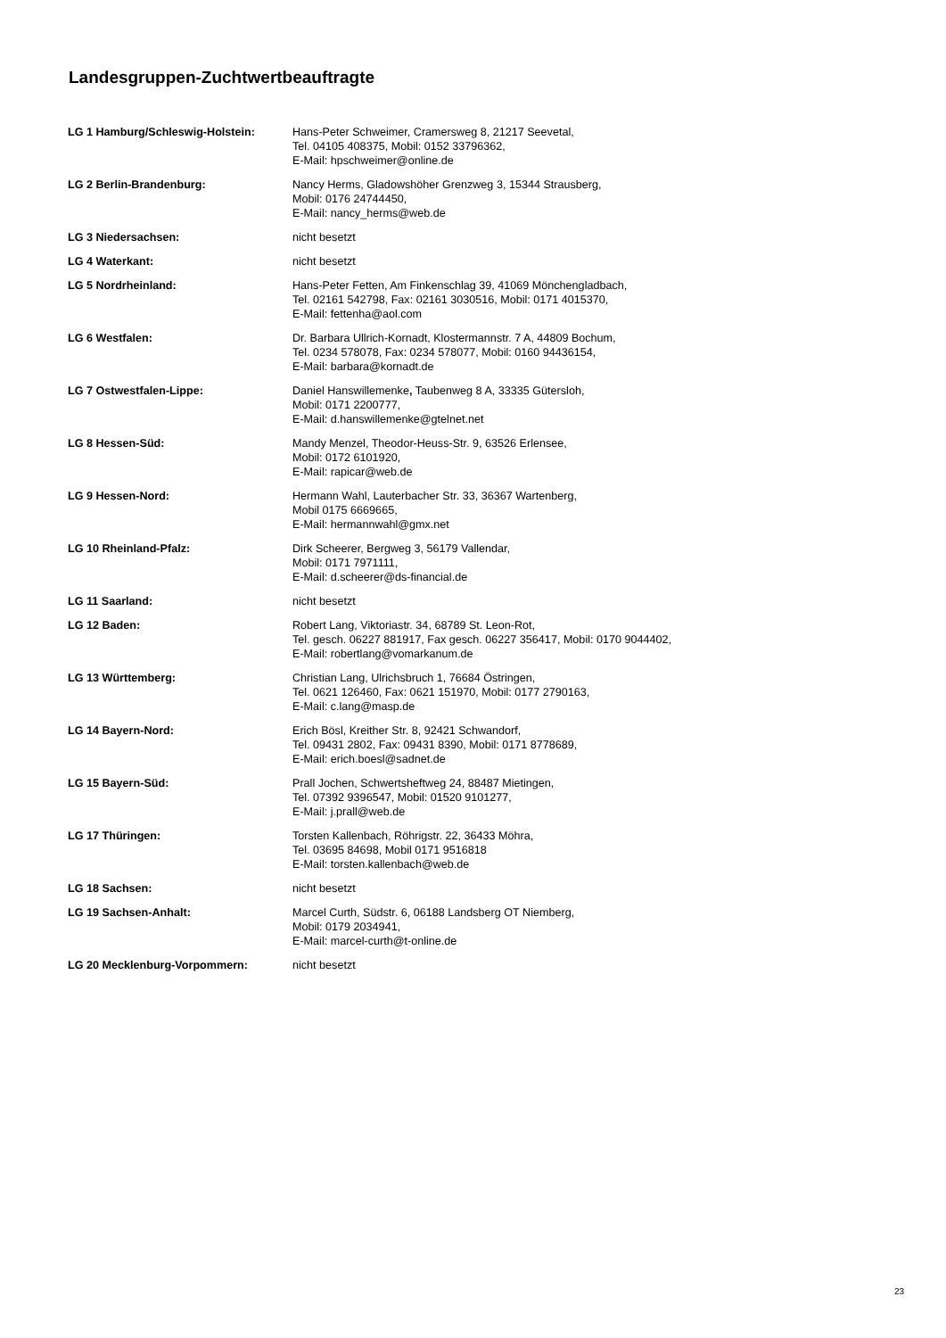Landesgruppen-Zuchtwertbeauftragte
| LG 1 Hamburg/Schleswig-Holstein: | Hans-Peter Schweimer, Cramersweg 8, 21217 Seevetal, Tel. 04105 408375, Mobil: 0152 33796362, E-Mail: hpschweimer@online.de |
| LG 2 Berlin-Brandenburg: | Nancy Herms, Gladowshöher Grenzweg 3, 15344 Strausberg, Mobil: 0176 24744450, E-Mail: nancy_herms@web.de |
| LG 3 Niedersachsen: | nicht besetzt |
| LG 4 Waterkant: | nicht besetzt |
| LG 5 Nordrheinland: | Hans-Peter Fetten, Am Finkenschlag 39, 41069 Mönchengladbach, Tel. 02161 542798, Fax: 02161 3030516, Mobil: 0171 4015370, E-Mail: fettenha@aol.com |
| LG 6 Westfalen: | Dr. Barbara Ullrich-Kornadt, Klostermannstr. 7 A, 44809 Bochum, Tel. 0234 578078, Fax: 0234 578077, Mobil: 0160 94436154, E-Mail: barbara@kornadt.de |
| LG 7 Ostwestfalen-Lippe: | Daniel Hanswillemenke , Taubenweg 8 A, 33335 Gütersloh, Mobil: 0171 2200777, E-Mail: d.hanswillemenke@gtelnet.net |
| LG 8 Hessen-Süd: | Mandy Menzel, Theodor-Heuss-Str. 9, 63526 Erlensee, Mobil: 0172 6101920, E-Mail: rapicar@web.de |
| LG 9 Hessen-Nord: | Hermann Wahl, Lauterbacher Str. 33, 36367 Wartenberg, Mobil 0175 6669665, E-Mail: hermannwahl@gmx.net |
| LG 10 Rheinland-Pfalz: | Dirk Scheerer, Bergweg 3, 56179 Vallendar, Mobil: 0171 7971111, E-Mail: d.scheerer@ds-financial.de |
| LG 11 Saarland: | nicht besetzt |
| LG 12 Baden: | Robert Lang, Viktoriastr. 34, 68789 St. Leon-Rot, Tel. gesch. 06227 881917, Fax gesch. 06227 356417, Mobil: 0170 9044402, E-Mail: robertlang@vomarkanum.de |
| LG 13 Württemberg: | Christian Lang, Ulrichsbruch 1, 76684 Östringen, Tel. 0621 126460, Fax: 0621 151970, Mobil: 0177 2790163, E-Mail: c.lang@masp.de |
| LG 14 Bayern-Nord: | Erich Bösl, Kreither Str. 8, 92421 Schwandorf, Tel. 09431 2802, Fax: 09431 8390, Mobil: 0171 8778689, E-Mail: erich.boesl@sadnet.de |
| LG 15 Bayern-Süd: | Prall Jochen, Schwertsheftweg 24, 88487 Mietingen, Tel. 07392 9396547, Mobil: 01520 9101277, E-Mail: j.prall@web.de |
| LG 17 Thüringen: | Torsten Kallenbach, Röhrigstr. 22, 36433 Möhra, Tel. 03695 84698, Mobil 0171 9516818 E-Mail: torsten.kallenbach@web.de |
| LG 18 Sachsen: | nicht besetzt |
| LG 19 Sachsen-Anhalt: | Marcel Curth, Südstr. 6, 06188 Landsberg OT Niemberg, Mobil: 0179 2034941, E-Mail: marcel-curth@t-online.de |
| LG 20 Mecklenburg-Vorpommern: | nicht besetzt |
23